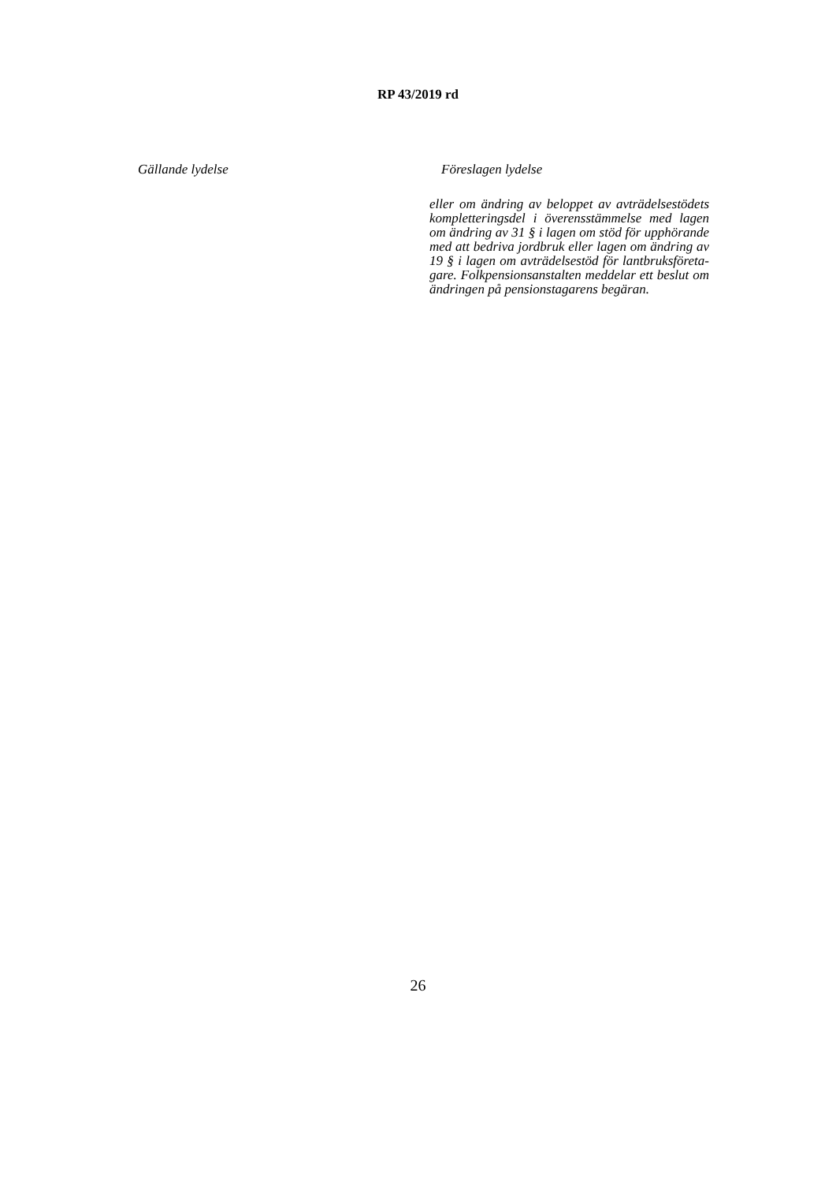RP 43/2019 rd
Gällande lydelse Föreslagen lydelse
eller om ändring av beloppet av avträdelse­stödets kompletteringsdel i överensstäm­melse med lagen om ändring av 31 § i lagen om stöd för upphörande med att bedriva jordbruk eller lagen om ändring av 19 § i la­gen om avträdelsestöd för lantbruksföreta­gare. Folkpensionsanstalten meddelar ett be­slut om ändringen på pensionstagarens be­gäran.
26